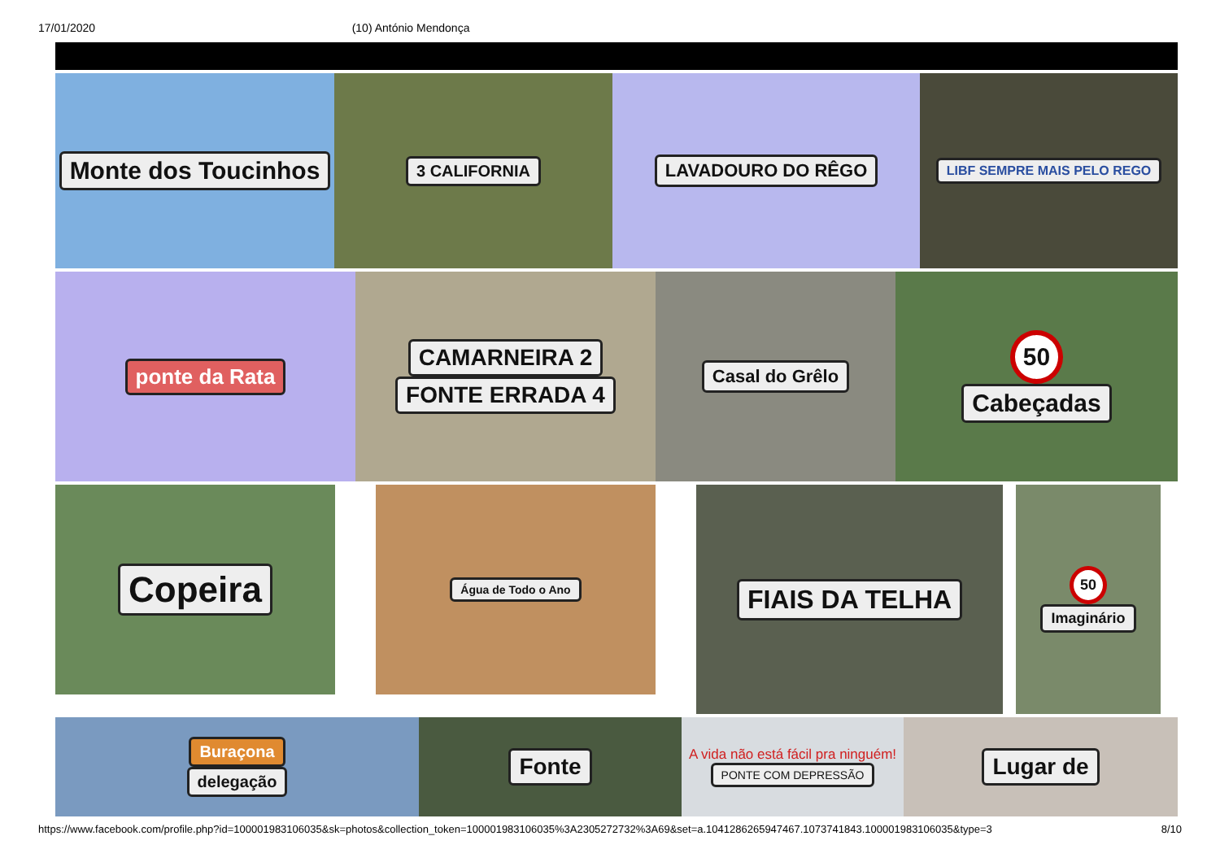17/01/2020 (10) António Mendonça
Monte dos Toucinhos
3 CALIFORNIA LAVADOURO DO RÊGO
LIBF SEMPRE MAIS PELO REGO
ponte da Rata CAMARNEIRA 2
FONTE ERRADA 4
Casal do Grêlo
50
Cabeçadas
Copeira
Água de Todo o Ano
FIAIS DA TELHA
50
Imaginário
Buraçona
delegação
Fonte
A vida não está fácil pra ninguém!
PONTE COM DEPRESSÃO
Lugar de
https://www.facebook.com/profile.php?id=100001983106035&sk=photos&collection_token=100001983106035%3A2305272732%3A69&set=a.1041286265947467.1073741843.100001983106035&type=3 8/10